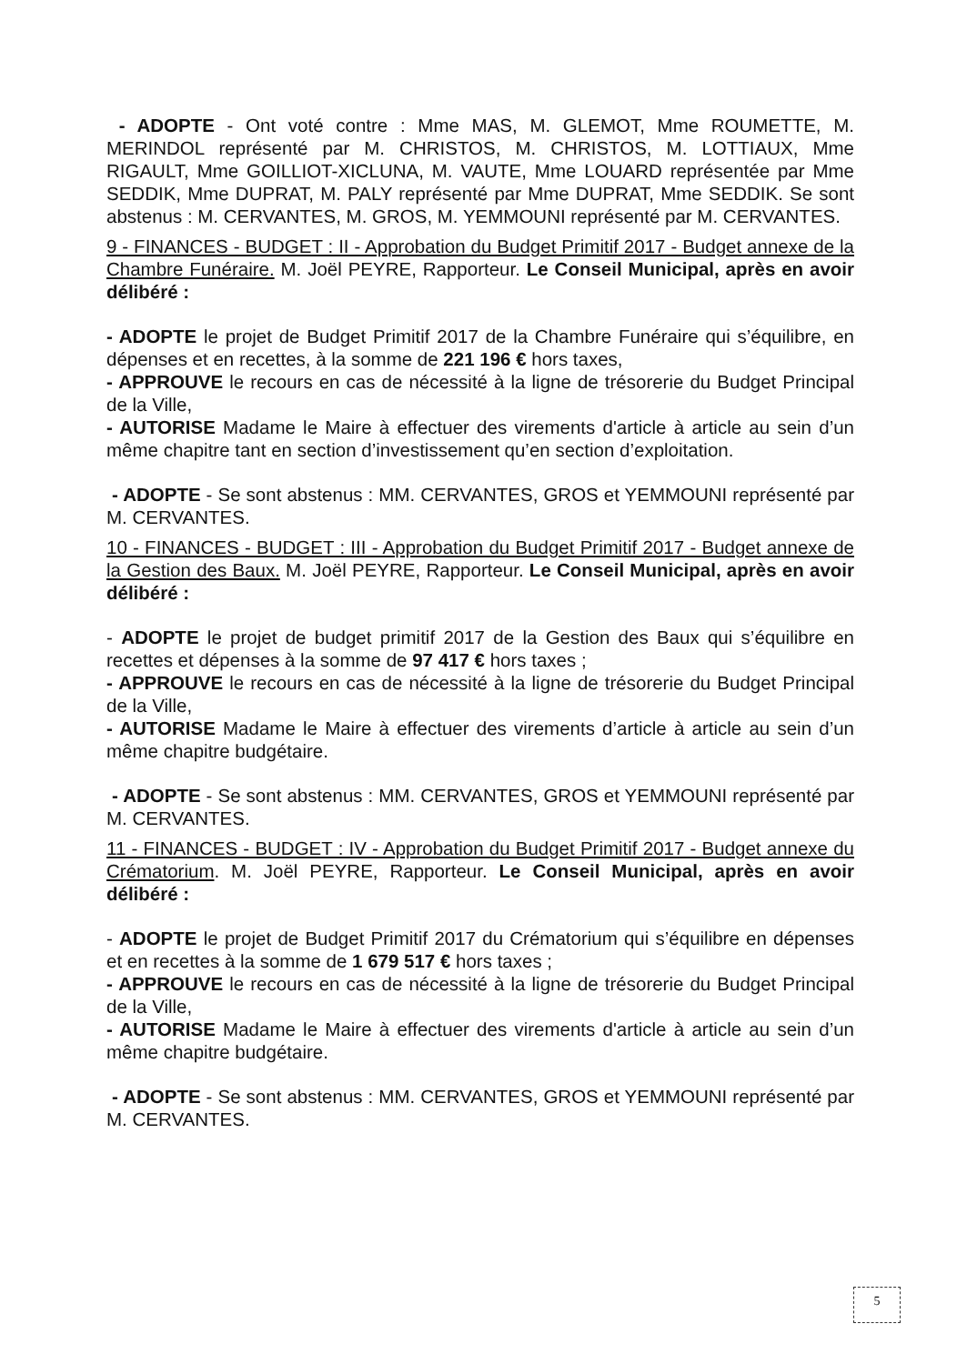- ADOPTE - Ont voté contre : Mme MAS, M. GLEMOT, Mme ROUMETTE, M. MERINDOL représenté par M. CHRISTOS, M. CHRISTOS, M. LOTTIAUX, Mme RIGAULT, Mme GOILLIOT-XICLUNA, M. VAUTE, Mme LOUARD représentée par Mme SEDDIK, Mme DUPRAT, M. PALY représenté par Mme DUPRAT, Mme SEDDIK. Se sont abstenus : M. CERVANTES, M. GROS, M. YEMMOUNI représenté par M. CERVANTES.
9 - FINANCES - BUDGET : II - Approbation du Budget Primitif 2017 - Budget annexe de la Chambre Funéraire. M. Joël PEYRE, Rapporteur. Le Conseil Municipal, après en avoir délibéré :
- ADOPTE le projet de Budget Primitif 2017 de la Chambre Funéraire qui s’équilibre, en dépenses et en recettes, à la somme de 221 196 € hors taxes,
- APPROUVE le recours en cas de nécessité à la ligne de trésorerie du Budget Principal de la Ville,
- AUTORISE Madame le Maire à effectuer des virements d'article à article au sein d’un même chapitre tant en section d’investissement qu’en section d’exploitation.
- ADOPTE - Se sont abstenus : MM. CERVANTES, GROS et YEMMOUNI représenté par M. CERVANTES.
10 - FINANCES - BUDGET : III - Approbation du Budget Primitif 2017 - Budget annexe de la Gestion des Baux. M. Joël PEYRE, Rapporteur. Le Conseil Municipal, après en avoir délibéré :
- ADOPTE le projet de budget primitif 2017 de la Gestion des Baux qui s’équilibre en recettes et dépenses à la somme de 97 417 € hors taxes ;
- APPROUVE le recours en cas de nécessité à la ligne de trésorerie du Budget Principal de la Ville,
- AUTORISE Madame le Maire à effectuer des virements d’article à article au sein d’un même chapitre budgétaire.
- ADOPTE - Se sont abstenus : MM. CERVANTES, GROS et YEMMOUNI représenté par M. CERVANTES.
11 - FINANCES - BUDGET : IV - Approbation du Budget Primitif 2017 - Budget annexe du Crématorium. M. Joël PEYRE, Rapporteur. Le Conseil Municipal, après en avoir délibéré :
- ADOPTE le projet de Budget Primitif 2017 du Crématorium qui s’équilibre en dépenses et en recettes à la somme de 1 679 517 € hors taxes ;
- APPROUVE le recours en cas de nécessité à la ligne de trésorerie du Budget Principal de la Ville,
- AUTORISE Madame le Maire à effectuer des virements d'article à article au sein d’un même chapitre budgétaire.
- ADOPTE - Se sont abstenus : MM. CERVANTES, GROS et YEMMOUNI représenté par M. CERVANTES.
5